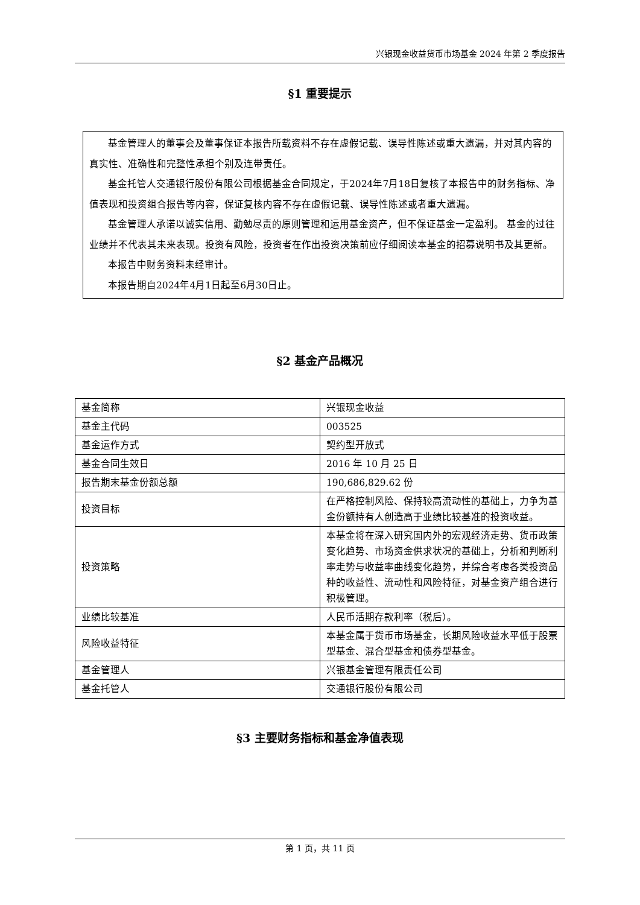兴银现金收益货币市场基金 2024 年第 2 季度报告
§1 重要提示
基金管理人的董事会及董事保证本报告所载资料不存在虚假记载、误导性陈述或重大遗漏，并对其内容的真实性、准确性和完整性承担个别及连带责任。
基金托管人交通银行股份有限公司根据基金合同规定，于2024年7月18日复核了本报告中的财务指标、净值表现和投资组合报告等内容，保证复核内容不存在虚假记载、误导性陈述或者重大遗漏。
基金管理人承诺以诚实信用、勤勉尽责的原则管理和运用基金资产，但不保证基金一定盈利。 基金的过往业绩并不代表其未来表现。投资有风险，投资者在作出投资决策前应仔细阅读本基金的招募说明书及其更新。
本报告中财务资料未经审计。
本报告期自2024年4月1日起至6月30日止。
§2 基金产品概况
| 基金简称 | 兴银现金收益 |
| 基金主代码 | 003525 |
| 基金运作方式 | 契约型开放式 |
| 基金合同生效日 | 2016 年 10 月 25 日 |
| 报告期末基金份额总额 | 190,686,829.62 份 |
| 投资目标 | 在严格控制风险、保持较高流动性的基础上，力争为基金份额持有人创造高于业绩比较基准的投资收益。 |
| 投资策略 | 本基金将在深入研究国内外的宏观经济走势、货币政策变化趋势、市场资金供求状况的基础上，分析和判断利率走势与收益率曲线变化趋势，并综合考虑各类投资品种的收益性、流动性和风险特征，对基金资产组合进行积极管理。 |
| 业绩比较基准 | 人民币活期存款利率（税后）。 |
| 风险收益特征 | 本基金属于货币市场基金，长期风险收益水平低于股票型基金、混合型基金和债券型基金。 |
| 基金管理人 | 兴银基金管理有限责任公司 |
| 基金托管人 | 交通银行股份有限公司 |
§3 主要财务指标和基金净值表现
第 1 页，共 11 页